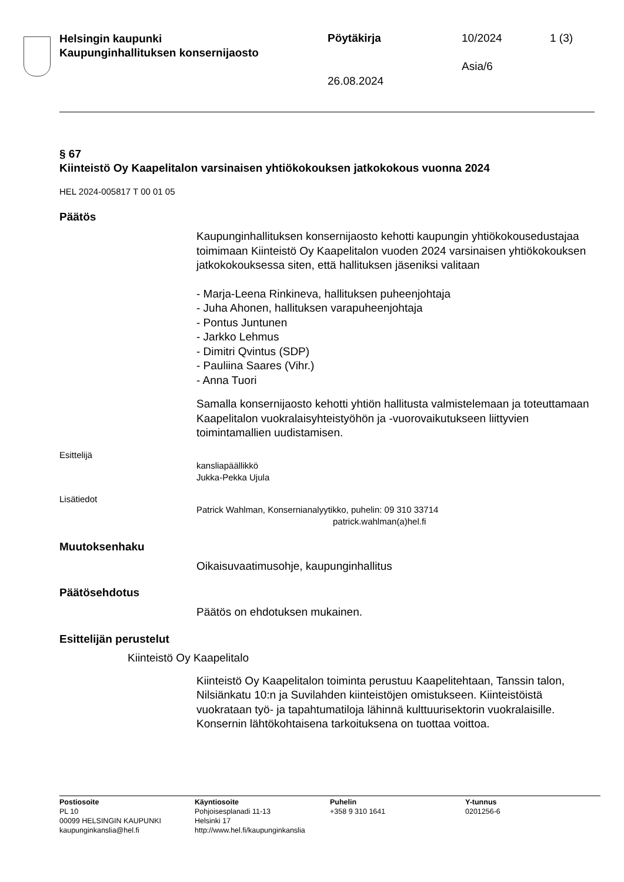Helsingin kaupunki
Kaupunginhallituksen konsernijaosto
Pöytäkirja 10/2024 1 (3)
Asia/6
26.08.2024
§ 67
Kiinteistö Oy Kaapelitalon varsinaisen yhtiökokouksen jatkokokous vuonna 2024
HEL 2024-005817 T 00 01 05
Päätös
Kaupunginhallituksen konsernijaosto kehotti kaupungin yhtiökokouse­dustajaa toimimaan Kiinteistö Oy Kaapelitalon vuoden 2024 varsinai­sen yhtiökokouksen jatkokokouksessa siten, että hallituksen jäseniksi valitaan
- Marja-Leena Rinkineva, hallituksen puheenjohtaja
- Juha Ahonen, hallituksen varapuheenjohtaja
- Pontus Juntunen
- Jarkko Lehmus
- Dimitri Qvintus (SDP)
- Pauliina Saares (Vihr.)
- Anna Tuori
Samalla konsernijaosto kehotti yhtiön hallitusta valmistelemaan ja to­teuttamaan Kaapelitalon vuokralaisyhteistyöhön ja -vuorovaikutukseen liittyvien toimintamallien uudistamisen.
Esittelijä
kansliapäällikkö
Jukka-Pekka Ujula
Lisätiedot
Patrick Wahlman, Konsernianalyytikko, puhelin: 09 310 33714
patrick.wahlman(a)hel.fi
Muutoksenhaku
Oikaisuvaatimusohje, kaupunginhallitus
Päätösehdotus
Päätös on ehdotuksen mukainen.
Esittelijän perustelut
Kiinteistö Oy Kaapelitalo
Kiinteistö Oy Kaapelitalon toiminta perustuu Kaapelitehtaan, Tanssin talon, Nilsiänkatu 10:n ja Suvilahden kiinteistöjen omistukseen. Kiinteis­töistä vuokrataan työ- ja tapahtumatiloja lähinnä kulttuurisektorin vuok­ralaisille. Konsernin lähtökohtaisena tarkoituksena on tuottaa voittoa.
Postiosoite
PL 10
00099 HELSINGIN KAUPUNKI
kaupunginkanslia@hel.fi
Käyntiosoite
Pohjoisesplanadi 11-13
Helsinki 17
http://www.hel.fi/kaupunginkanslia
Puhelin
+358 9 310 1641
Y-tunnus
0201256-6